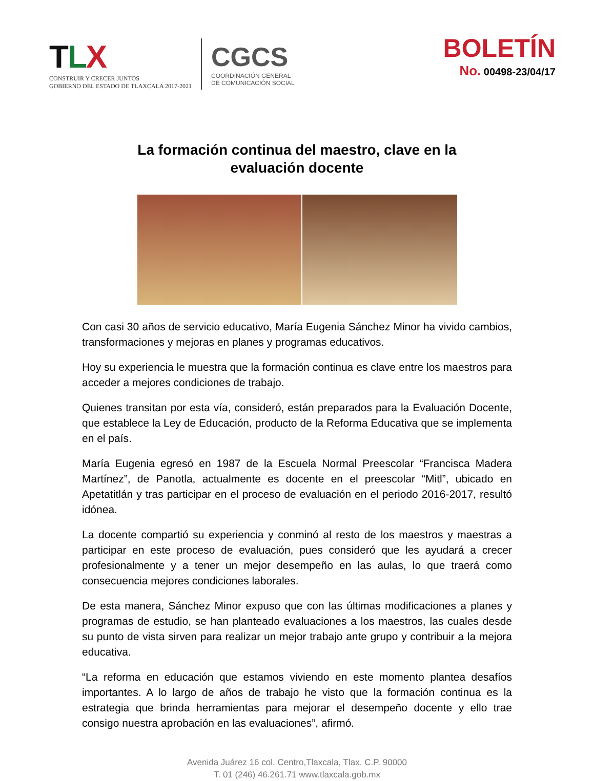TLX
CONSTRUIR Y CRECER JUNTOS
GOBIERNO DEL ESTADO DE TLAXCALA 2017-2021
CGCS
COORDINACIÓN GENERAL
DE COMUNICACIÓN SOCIAL
BOLETÍN
No. 00498-23/04/17
La formación continua del maestro, clave en la
evaluación docente
Con casi 30 años de servicio educativo, María Eugenia Sánchez Minor ha vivido cambios, transformaciones y mejoras en planes y programas educativos.
Hoy su experiencia le muestra que la formación continua es clave entre los maestros para acceder a mejores condiciones de trabajo.
Quienes transitan por esta vía, consideró, están preparados para la Evaluación Docente, que establece la Ley de Educación, producto de la Reforma Educativa que se implementa en el país.
María Eugenia egresó en 1987 de la Escuela Normal Preescolar “Francisca Madera Martínez”, de Panotla, actualmente es docente en el preescolar “Mitl”, ubicado en Apetatitlán y tras participar en el proceso de evaluación en el periodo 2016-2017, resultó idónea.
La docente compartió su experiencia y conminó al resto de los maestros y maestras a participar en este proceso de evaluación, pues consideró que les ayudará a crecer profesionalmente y a tener un mejor desempeño en las aulas, lo que traerá como consecuencia mejores condiciones laborales.
De esta manera, Sánchez Minor expuso que con las últimas modificaciones a planes y programas de estudio, se han planteado evaluaciones a los maestros, las cuales desde su punto de vista sirven para realizar un mejor trabajo ante grupo y contribuir a la mejora educativa.
“La reforma en educación que estamos viviendo en este momento plantea desafíos importantes. A lo largo de años de trabajo he visto que la formación continua es la estrategia que brinda herramientas para mejorar el desempeño docente y ello trae consigo nuestra aprobación en las evaluaciones”, afirmó.
Avenida Juárez 16 col. Centro,Tlaxcala, Tlax. C.P. 90000
T. 01 (246) 46.261.71 www.tlaxcala.gob.mx